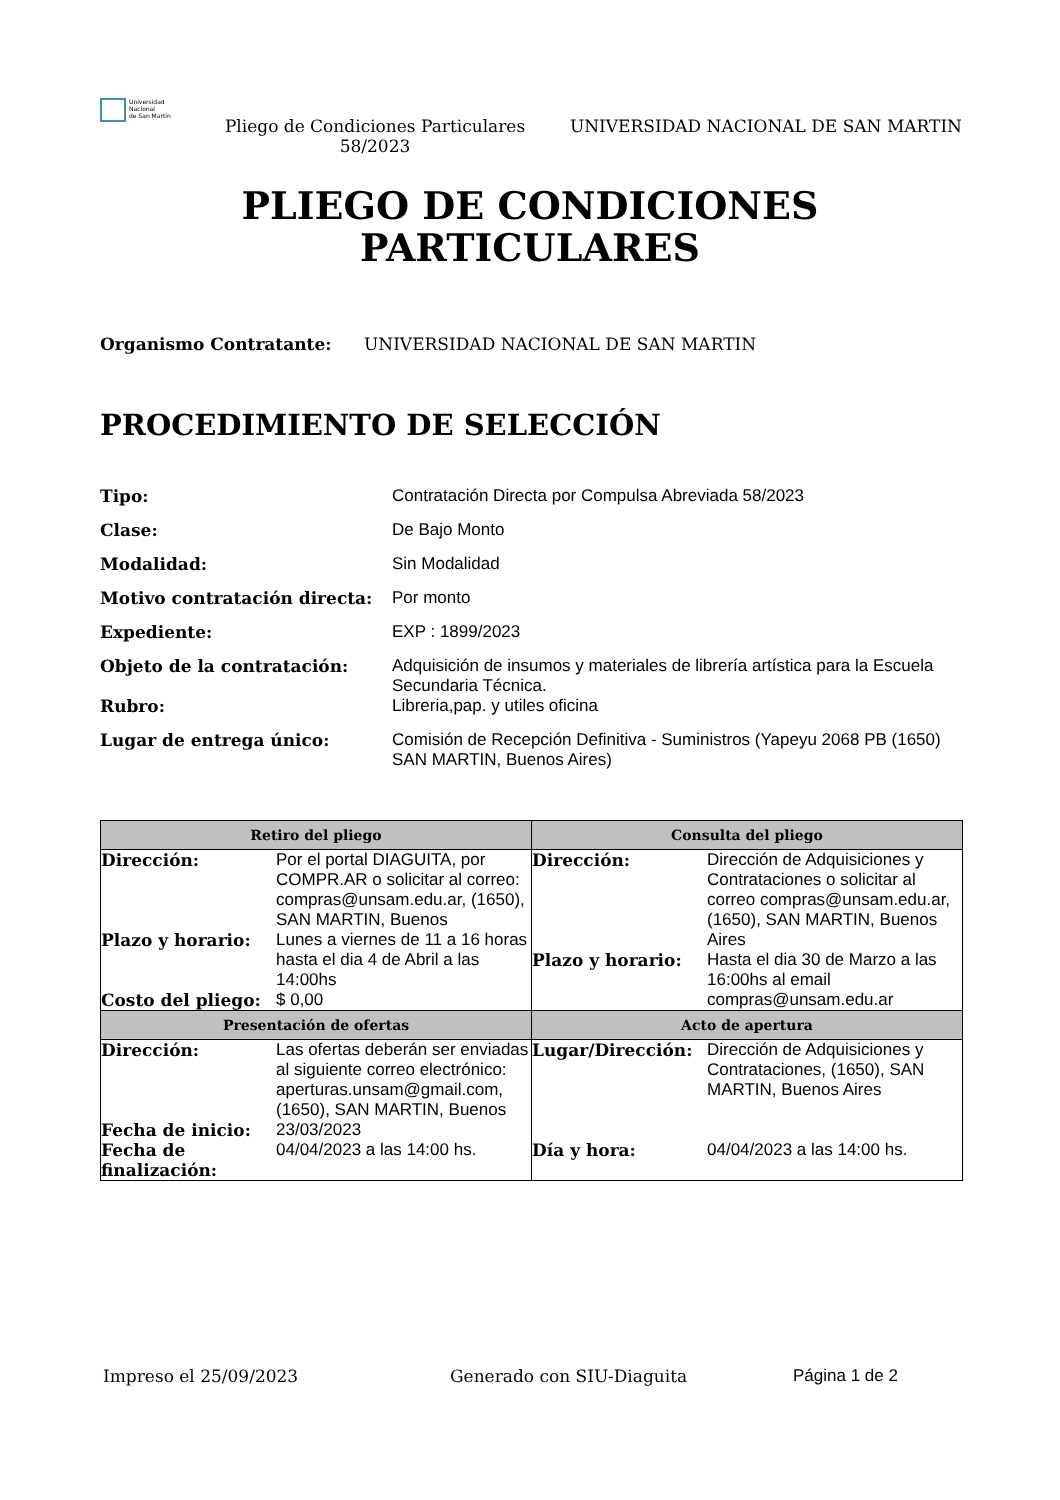Universidad
Nacional
de San Martín
Pliego de Condiciones Particulares 58/2023
UNIVERSIDAD NACIONAL DE SAN MARTIN
PLIEGO DE CONDICIONES
PARTICULARES
Organismo Contratante: UNIVERSIDAD NACIONAL DE SAN MARTIN
PROCEDIMIENTO DE SELECCIÓN
Tipo: Contratación Directa por Compulsa Abreviada 58/2023
Clase: De Bajo Monto
Modalidad: Sin Modalidad
Motivo contratación directa: Por monto
Expediente: EXP : 1899/2023
Objeto de la contratación: Adquisición de insumos y materiales de librería artística para la Escuela Secundaria Técnica.
Rubro: Libreria,pap. y utiles oficina
Lugar de entrega único: Comisión de Recepción Definitiva - Suministros (Yapeyu 2068 PB (1650) SAN MARTIN, Buenos Aires)
| Retiro del pliego | Consulta del pliego |
| --- | --- |
| / Dirección: / Por el portal DIAGUITA, por COMPR.AR o solicitar al correo: compras@unsam.edu.ar, (1650), SAN MARTIN, Buenos / / Plazo y horario: / Lunes a viernes de 11 a 16 horas hasta el dia 4 de Abril a las 14:00hs / / Costo del pliego: / $ 0,00 / | / Dirección: / Dirección de Adquisiciones y Contrataciones o solicitar al correo compras@unsam.edu.ar, (1650), SAN MARTIN, Buenos Aires / / Plazo y horario: / Hasta el dia 30 de Marzo a las 16:00hs al email compras@unsam.edu.ar / |
| Presentación de ofertas | Acto de apertura |
| / Dirección: / Las ofertas deberán ser enviadas al siguiente correo electrónico: aperturas.unsam@gmail.com, (1650), SAN MARTIN, Buenos / / Fecha de inicio: / 23/03/2023 / / Fecha de finalización: / 04/04/2023 a las 14:00 hs. / | / Lugar/Dirección: / Dirección de Adquisiciones y Contrataciones, (1650), SAN MARTIN, Buenos Aires / / Día y hora: / 04/04/2023 a las 14:00 hs. / |
Impreso el 25/09/2023 Generado con SIU-Diaguita Página 1 de 2